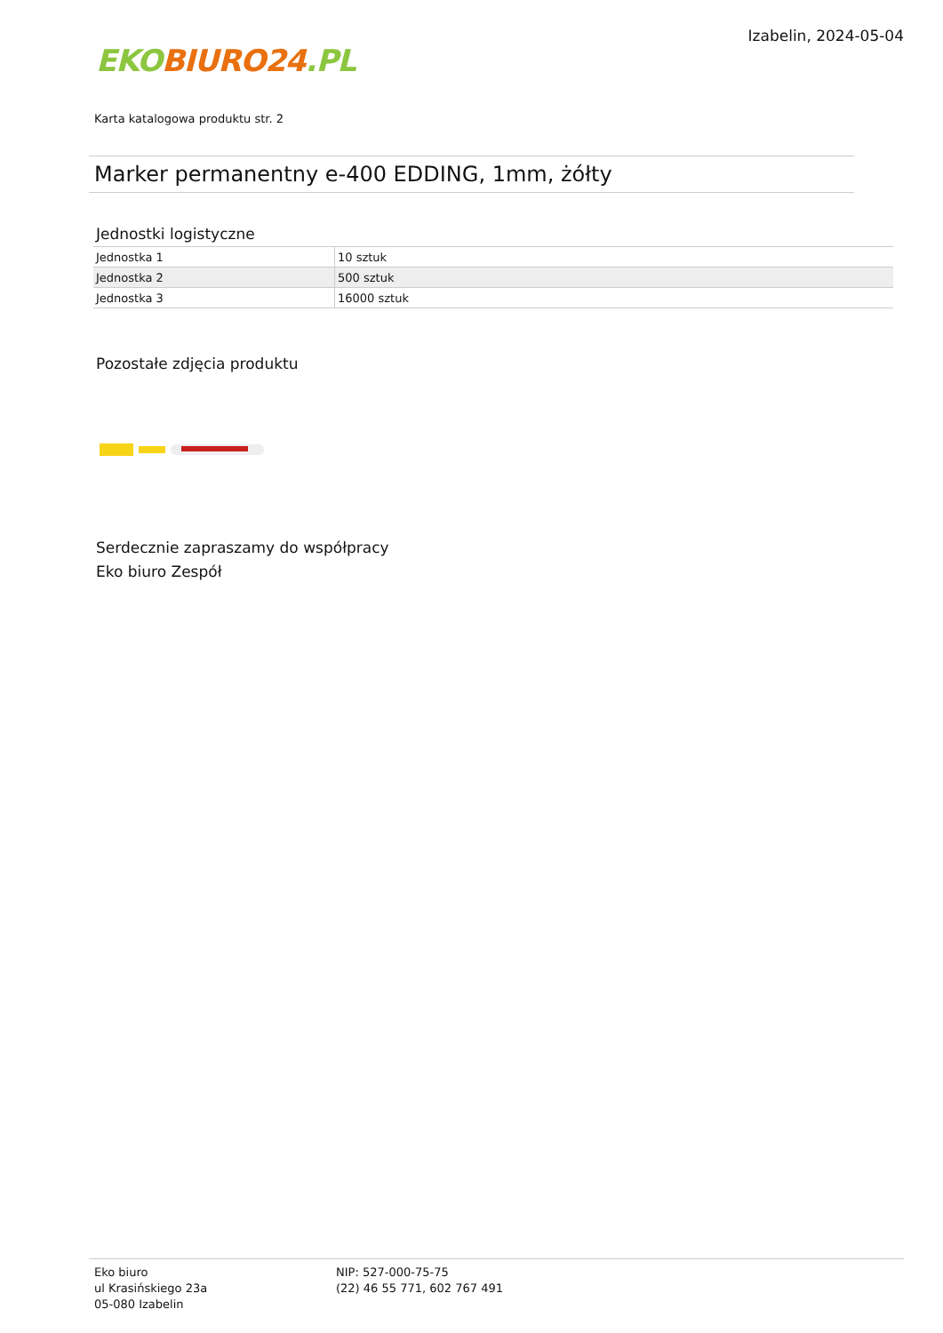EKO BIURO24.PL
Izabelin, 2024-05-04
Karta katalogowa produktu str. 2
Marker permanentny e-400 EDDING, 1mm, żółty
Jednostki logistyczne
| Jednostka 1 | 10 sztuk |
| Jednostka 2 | 500 sztuk |
| Jednostka 3 | 16000 sztuk |
Pozostałe zdjęcia produktu
Serdecznie zapraszamy do współpracy
Eko biuro Zespół
Eko biuro
ul Krasińskiego 23a
05-080 Izabelin
NIP: 527-000-75-75
(22) 46 55 771, 602 767 491